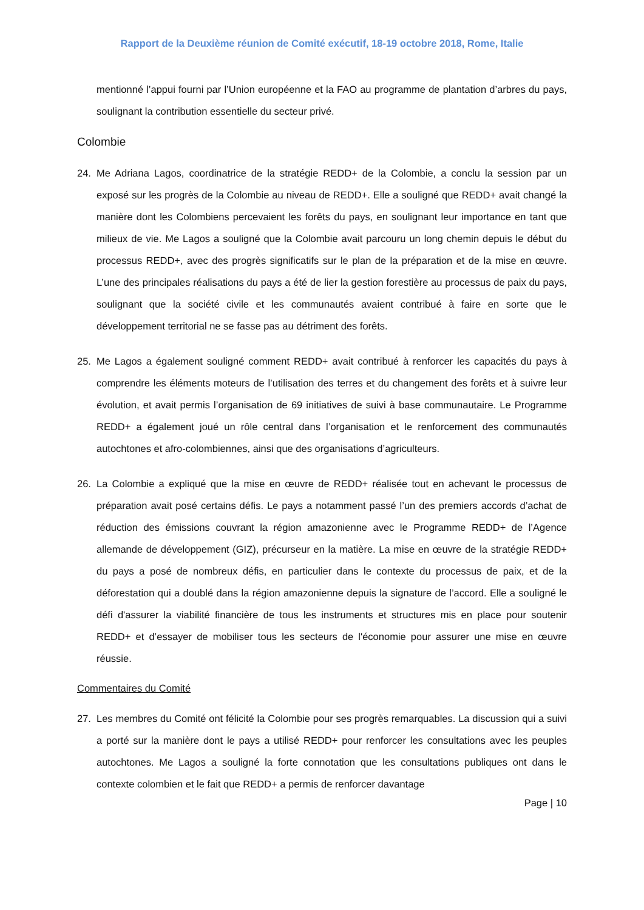Rapport de la Deuxième réunion de Comité exécutif, 18-19 octobre 2018, Rome, Italie
mentionné l’appui fourni par l’Union européenne et la FAO au programme de plantation d’arbres du pays, soulignant la contribution essentielle du secteur privé.
Colombie
24. Me Adriana Lagos, coordinatrice de la stratégie REDD+ de la Colombie, a conclu la session par un exposé sur les progrès de la Colombie au niveau de REDD+. Elle a souligné que REDD+ avait changé la manière dont les Colombiens percevaient les forêts du pays, en soulignant leur importance en tant que milieux de vie. Me Lagos a souligné que la Colombie avait parcouru un long chemin depuis le début du processus REDD+, avec des progrès significatifs sur le plan de la préparation et de la mise en œuvre. L’une des principales réalisations du pays a été de lier la gestion forestière au processus de paix du pays, soulignant que la société civile et les communautés avaient contribué à faire en sorte que le développement territorial ne se fasse pas au détriment des forêts.
25. Me Lagos a également souligné comment REDD+ avait contribué à renforcer les capacités du pays à comprendre les éléments moteurs de l’utilisation des terres et du changement des forêts et à suivre leur évolution, et avait permis l’organisation de 69 initiatives de suivi à base communautaire. Le Programme REDD+ a également joué un rôle central dans l’organisation et le renforcement des communautés autochtones et afro-colombiennes, ainsi que des organisations d’agriculteurs.
26. La Colombie a expliqué que la mise en œuvre de REDD+ réalisée tout en achevant le processus de préparation avait posé certains défis. Le pays a notamment passé l’un des premiers accords d’achat de réduction des émissions couvrant la région amazonienne avec le Programme REDD+ de l’Agence allemande de développement (GIZ), précurseur en la matière. La mise en œuvre de la stratégie REDD+ du pays a posé de nombreux défis, en particulier dans le contexte du processus de paix, et de la déforestation qui a doublé dans la région amazonienne depuis la signature de l’accord. Elle a souligné le défi d'assurer la viabilité financière de tous les instruments et structures mis en place pour soutenir REDD+ et d’essayer de mobiliser tous les secteurs de l'économie pour assurer une mise en œuvre réussie.
Commentaires du Comité
27. Les membres du Comité ont félicité la Colombie pour ses progrès remarquables. La discussion qui a suivi a porté sur la manière dont le pays a utilisé REDD+ pour renforcer les consultations avec les peuples autochtones. Me Lagos a souligné la forte connotation que les consultations publiques ont dans le contexte colombien et le fait que REDD+ a permis de renforcer davantage
Page | 10